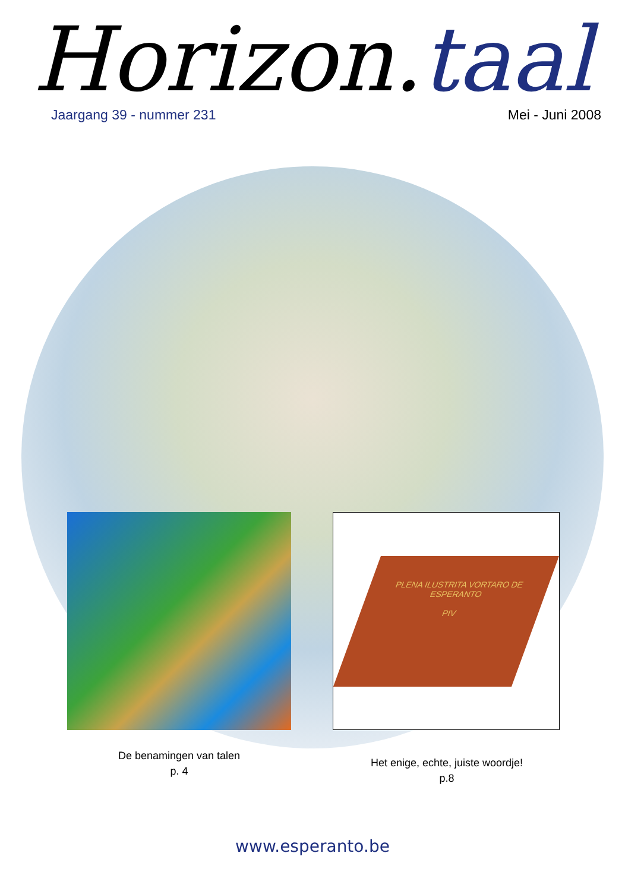Horizon.taal
Jaargang 39 - nummer 231 Mei - Juni 2008
PLENA ILUSTRITA VORTARO DE ESPERANTO
PIV
De benamingen van talen
p. 4
Het enige, echte, juiste woordje!
p.8
www.esperanto.be